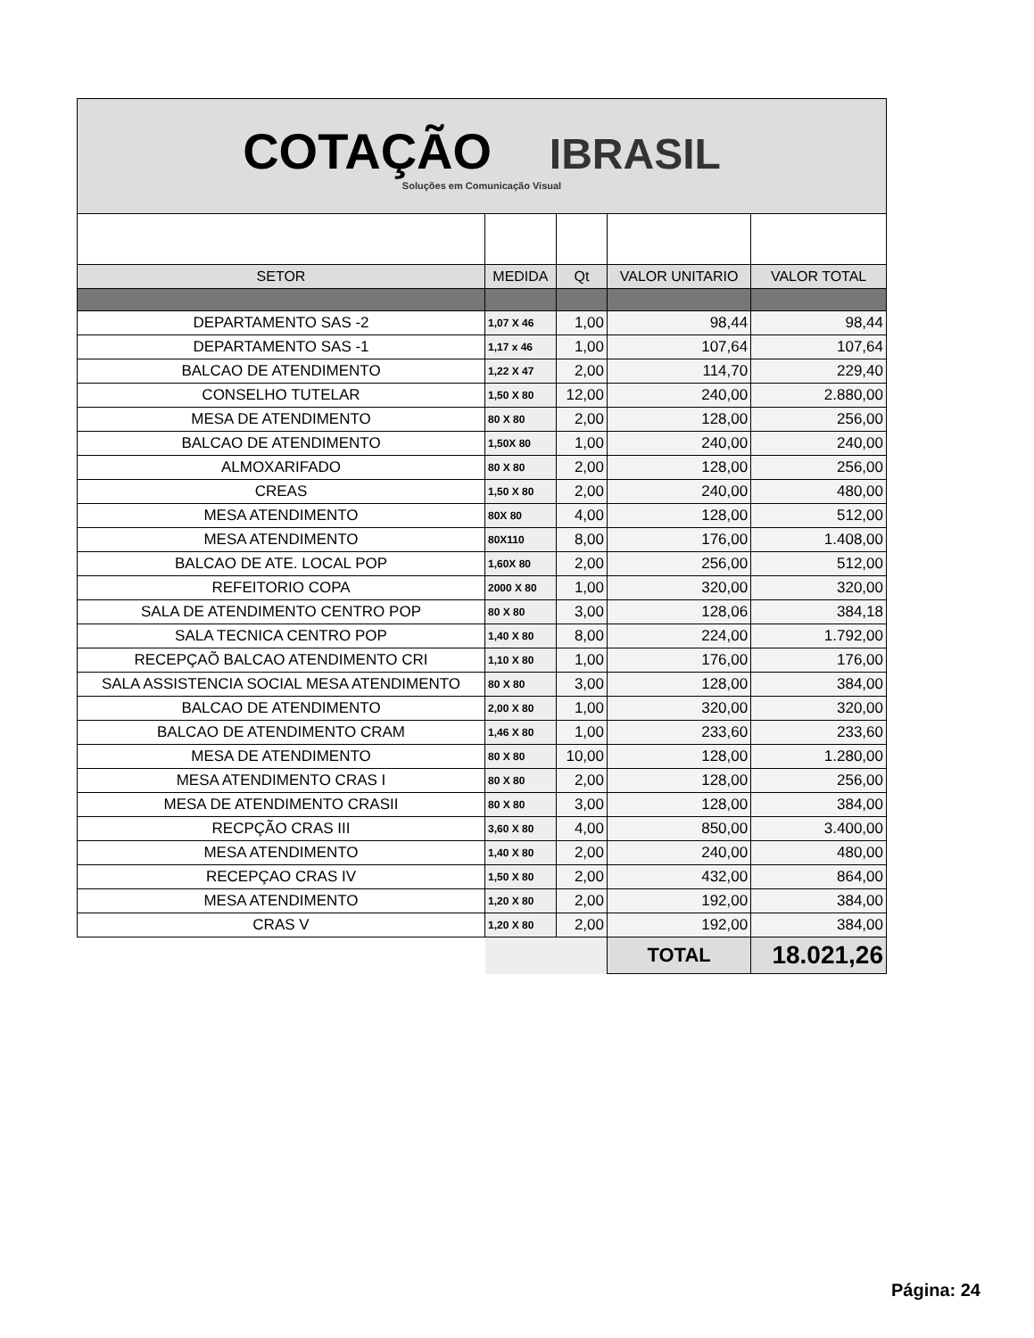| COTAÇÃO IBRASIL Soluções em Comunicação Visual | | | | |
| SETOR | MEDIDA | Qt | VALOR UNITARIO | VALOR TOTAL |
| DEPARTAMENTO SAS -2 | 1,07 X 46 | 1,00 | 98,44 | 98,44 |
| DEPARTAMENTO SAS -1 | 1,17 x 46 | 1,00 | 107,64 | 107,64 |
| BALCAO DE ATENDIMENTO | 1,22 X 47 | 2,00 | 114,70 | 229,40 |
| CONSELHO TUTELAR | 1,50 X 80 | 12,00 | 240,00 | 2.880,00 |
| MESA DE ATENDIMENTO | 80 X 80 | 2,00 | 128,00 | 256,00 |
| BALCAO DE ATENDIMENTO | 1,50X 80 | 1,00 | 240,00 | 240,00 |
| ALMOXARIFADO | 80 X 80 | 2,00 | 128,00 | 256,00 |
| CREAS | 1,50 X 80 | 2,00 | 240,00 | 480,00 |
| MESA ATENDIMENTO | 80X 80 | 4,00 | 128,00 | 512,00 |
| MESA ATENDIMENTO | 80X110 | 8,00 | 176,00 | 1.408,00 |
| BALCAO DE ATE. LOCAL POP | 1,60X 80 | 2,00 | 256,00 | 512,00 |
| REFEITORIO COPA | 2000 X 80 | 1,00 | 320,00 | 320,00 |
| SALA DE ATENDIMENTO CENTRO POP | 80 X 80 | 3,00 | 128,06 | 384,18 |
| SALA TECNICA CENTRO POP | 1,40 X 80 | 8,00 | 224,00 | 1.792,00 |
| RECEPÇAÕ BALCAO ATENDIMENTO CRI | 1,10 X 80 | 1,00 | 176,00 | 176,00 |
| SALA ASSISTENCIA SOCIAL MESA ATENDIMENTO | 80 X 80 | 3,00 | 128,00 | 384,00 |
| BALCAO DE ATENDIMENTO | 2,00 X 80 | 1,00 | 320,00 | 320,00 |
| BALCAO DE ATENDIMENTO CRAM | 1,46 X 80 | 1,00 | 233,60 | 233,60 |
| MESA DE ATENDIMENTO | 80 X 80 | 10,00 | 128,00 | 1.280,00 |
| MESA ATENDIMENTO CRAS I | 80 X 80 | 2,00 | 128,00 | 256,00 |
| MESA DE ATENDIMENTO CRASII | 80 X 80 | 3,00 | 128,00 | 384,00 |
| RECPÇÃO CRAS III | 3,60 X 80 | 4,00 | 850,00 | 3.400,00 |
| MESA ATENDIMENTO | 1,40 X 80 | 2,00 | 240,00 | 480,00 |
| RECEPÇAO CRAS IV | 1,50 X 80 | 2,00 | 432,00 | 864,00 |
| MESA ATENDIMENTO | 1,20 X 80 | 2,00 | 192,00 | 384,00 |
| CRAS V | 1,20 X 80 | 2,00 | 192,00 | 384,00 |
| | | | TOTAL | 18.021,26 |
Página: 24